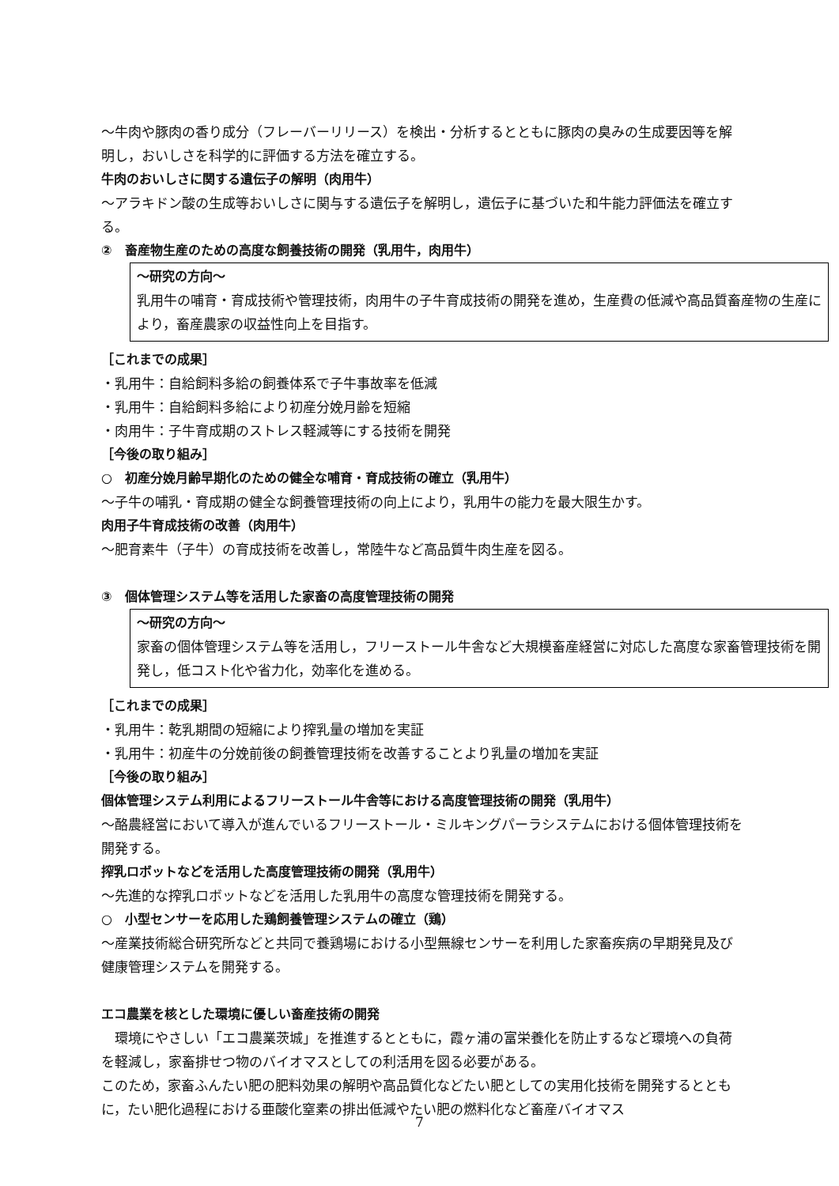～牛肉や豚肉の香り成分（フレーバーリリース）を検出・分析するとともに豚肉の臭みの生成要因等を解明し，おいしさを科学的に評価する方法を確立する。
牛肉のおいしさに関する遺伝子の解明（肉用牛）
～アラキドン酸の生成等おいしさに関与する遺伝子を解明し，遺伝子に基づいた和牛能力評価法を確立する。
②　畜産物生産のための高度な飼養技術の開発（乳用牛，肉用牛）
～研究の方向～
乳用牛の哺育・育成技術や管理技術，肉用牛の子牛育成技術の開発を進め，生産費の低減や高品質畜産物の生産により，畜産農家の収益性向上を目指す。
［これまでの成果］
・乳用牛：自給飼料多給の飼養体系で子牛事故率を低減
・乳用牛：自給飼料多給により初産分娩月齢を短縮
・肉用牛：子牛育成期のストレス軽減等にする技術を開発
［今後の取り組み］
○　初産分娩月齢早期化のための健全な哺育・育成技術の確立（乳用牛）
～子牛の哺乳・育成期の健全な飼養管理技術の向上により，乳用牛の能力を最大限生かす。
肉用子牛育成技術の改善（肉用牛）
～肥育素牛（子牛）の育成技術を改善し，常陸牛など高品質牛肉生産を図る。
③　個体管理システム等を活用した家畜の高度管理技術の開発
～研究の方向～
家畜の個体管理システム等を活用し，フリーストール牛舎など大規模畜産経営に対応した高度な家畜管理技術を開発し，低コスト化や省力化，効率化を進める。
［これまでの成果］
・乳用牛：乾乳期間の短縮により搾乳量の増加を実証
・乳用牛：初産牛の分娩前後の飼養管理技術を改善することより乳量の増加を実証
［今後の取り組み］
個体管理システム利用によるフリーストール牛舎等における高度管理技術の開発（乳用牛）
～酪農経営において導入が進んでいるフリーストール・ミルキングパーラシステムにおける個体管理技術を開発する。
搾乳ロボットなどを活用した高度管理技術の開発（乳用牛）
～先進的な搾乳ロボットなどを活用した乳用牛の高度な管理技術を開発する。
○　小型センサーを応用した鶏飼養管理システムの確立（鶏）
～産業技術総合研究所などと共同で養鶏場における小型無線センサーを利用した家畜疾病の早期発見及び健康管理システムを開発する。
エコ農業を核とした環境に優しい畜産技術の開発
　環境にやさしい「エコ農業茨城」を推進するとともに，霞ヶ浦の富栄養化を防止するなど環境への負荷を軽減し，家畜排せつ物のバイオマスとしての利活用を図る必要がある。
このため，家畜ふんたい肥の肥料効果の解明や高品質化などたい肥としての実用化技術を開発するとともに，たい肥化過程における亜酸化窒素の排出低減やたい肥の燃料化など畜産バイオマス
7